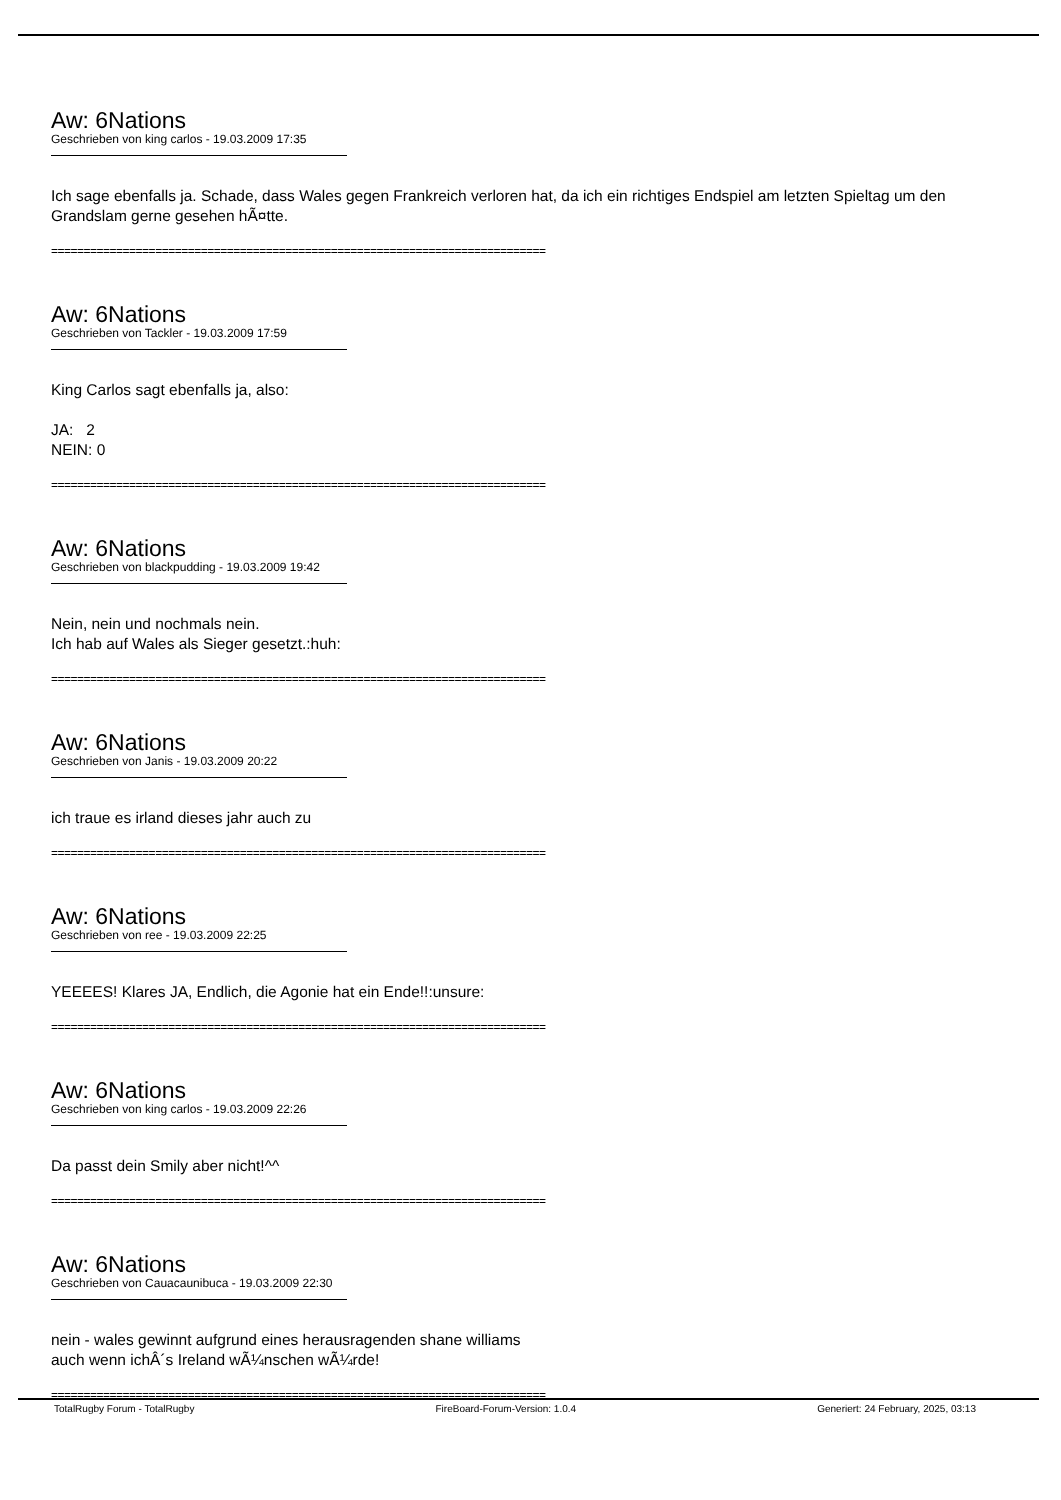Aw: 6Nations
Geschrieben von king carlos - 19.03.2009 17:35
Ich sage ebenfalls ja. Schade, dass Wales gegen Frankreich verloren hat, da ich ein richtiges Endspiel am letzten Spieltag um den Grandslam gerne gesehen hÃ¤tte.
============================================================================
Aw: 6Nations
Geschrieben von Tackler - 19.03.2009 17:59
King Carlos sagt ebenfalls ja, also:
JA: 2
NEIN: 0
============================================================================
Aw: 6Nations
Geschrieben von blackpudding - 19.03.2009 19:42
Nein, nein und nochmals nein.
Ich hab auf Wales als Sieger gesetzt.:huh:
============================================================================
Aw: 6Nations
Geschrieben von Janis - 19.03.2009 20:22
ich traue es irland dieses jahr auch zu
============================================================================
Aw: 6Nations
Geschrieben von ree - 19.03.2009 22:25
YEEEES! Klares JA, Endlich, die Agonie hat ein Ende!!:unsure:
============================================================================
Aw: 6Nations
Geschrieben von king carlos - 19.03.2009 22:26
Da passt dein Smily aber nicht!^^
============================================================================
Aw: 6Nations
Geschrieben von Cauacaunibuca - 19.03.2009 22:30
nein - wales gewinnt aufgrund eines herausragenden shane williams
auch wenn ichÂ´s Ireland wÃ¼nschen wÃ¼rde!
============================================================================
TotalRugby Forum - TotalRugby FireBoard-Forum-Version: 1.0.4 Generiert: 24 February, 2025, 03:13